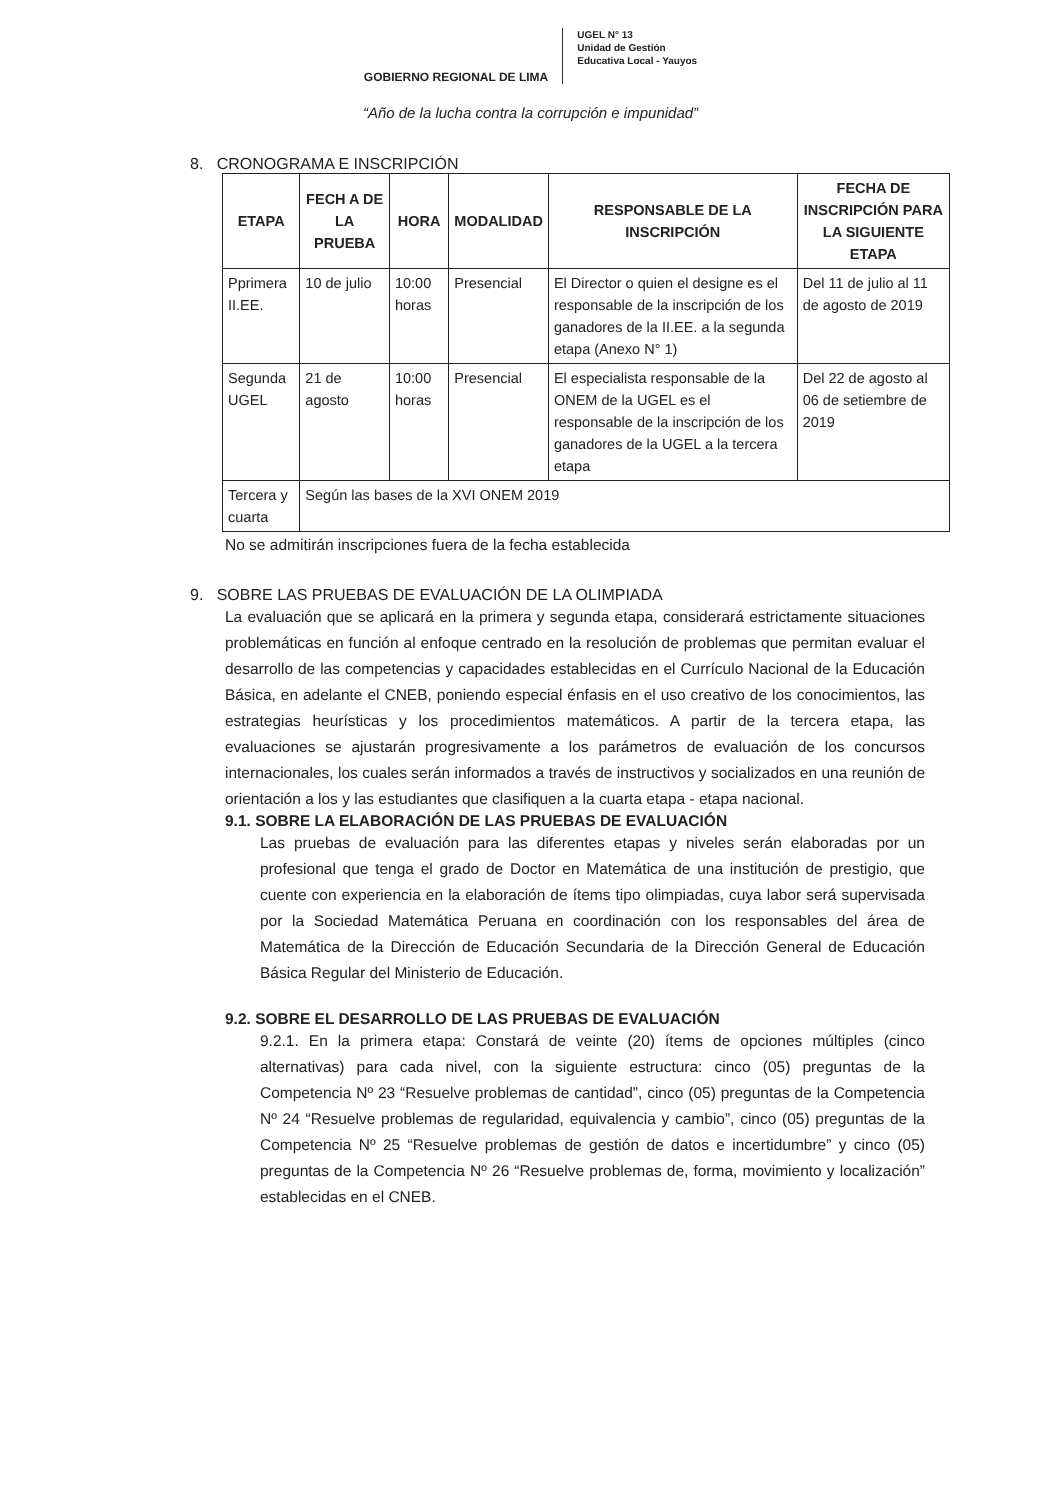GOBIERNO REGIONAL DE LIMA
UGEL N° 13
Unidad de Gestión
Educativa Local - Yauyos
“Año de la lucha contra la corrupción e impunidad”
8. CRONOGRAMA E INSCRIPCIÓN
| ETAPA | FECH A DE LA PRUEBA | HORA | MODALIDAD | RESPONSABLE DE LA INSCRIPCIÓN | FECHA DE INSCRIPCIÓN PARA LA SIGUIENTE ETAPA |
| --- | --- | --- | --- | --- | --- |
| Pprimera II.EE. | 10 de julio | 10:00 horas | Presencial | El Director o quien el designe es el responsable de la inscripción de los ganadores de la II.EE. a la segunda etapa (Anexo N° 1) | Del 11 de julio al 11 de agosto de 2019 |
| Segunda UGEL | 21 de agosto | 10:00 horas | Presencial | El especialista responsable de la ONEM de la UGEL es el responsable de la inscripción de los ganadores de la UGEL a la tercera etapa | Del 22 de agosto al 06 de setiembre de 2019 |
| Tercera y cuarta | Según las bases de la XVI ONEM 2019 | | | | |
No se admitirán inscripciones fuera de la fecha establecida
9. SOBRE LAS PRUEBAS DE EVALUACIÓN DE LA OLIMPIADA
La evaluación que se aplicará en la primera y segunda etapa, considerará estrictamente situaciones problemáticas en función al enfoque centrado en la resolución de problemas que permitan evaluar el desarrollo de las competencias y capacidades establecidas en el Currículo Nacional de la Educación Básica, en adelante el CNEB, poniendo especial énfasis en el uso creativo de los conocimientos, las estrategias heurísticas y los procedimientos matemáticos. A partir de la tercera etapa, las evaluaciones se ajustarán progresivamente a los parámetros de evaluación de los concursos internacionales, los cuales serán informados a través de instructivos y socializados en una reunión de orientación a los y las estudiantes que clasifiquen a la cuarta etapa - etapa nacional.
9.1. SOBRE LA ELABORACIÓN DE LAS PRUEBAS DE EVALUACIÓN
Las pruebas de evaluación para las diferentes etapas y niveles serán elaboradas por un profesional que tenga el grado de Doctor en Matemática de una institución de prestigio, que cuente con experiencia en la elaboración de ítems tipo olimpiadas, cuya labor será supervisada por la Sociedad Matemática Peruana en coordinación con los responsables del área de Matemática de la Dirección de Educación Secundaria de la Dirección General de Educación Básica Regular del Ministerio de Educación.
9.2. SOBRE EL DESARROLLO DE LAS PRUEBAS DE EVALUACIÓN
9.2.1. En la primera etapa: Constará de veinte (20) ítems de opciones múltiples (cinco alternativas) para cada nivel, con la siguiente estructura: cinco (05) preguntas de la Competencia Nº 23 “Resuelve problemas de cantidad”, cinco (05) preguntas de la Competencia Nº 24 “Resuelve problemas de regularidad, equivalencia y cambio”, cinco (05) preguntas de la Competencia Nº 25 “Resuelve problemas de gestión de datos e incertidumbre” y cinco (05) preguntas de la Competencia Nº 26 “Resuelve problemas de, forma, movimiento y localización” establecidas en el CNEB.